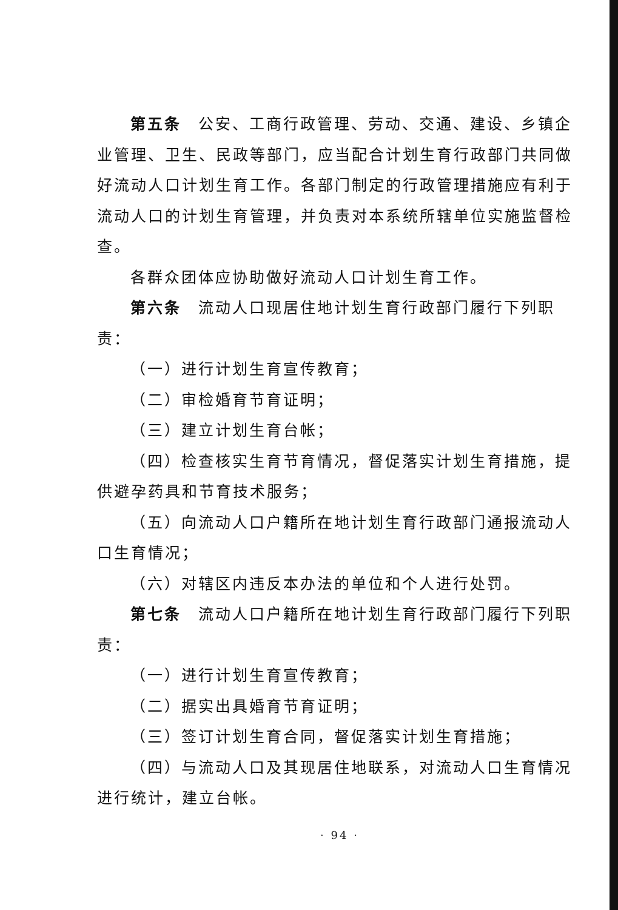第五条　公安、工商行政管理、劳动、交通、建设、乡镇企业管理、卫生、民政等部门，应当配合计划生育行政部门共同做好流动人口计划生育工作。各部门制定的行政管理措施应有利于流动人口的计划生育管理，并负责对本系统所辖单位实施监督检查。
各群众团体应协助做好流动人口计划生育工作。
第六条　流动人口现居住地计划生育行政部门履行下列职责：
（一）进行计划生育宣传教育；
（二）审检婚育节育证明；
（三）建立计划生育台帐；
（四）检查核实生育节育情况，督促落实计划生育措施，提供避孕药具和节育技术服务；
（五）向流动人口户籍所在地计划生育行政部门通报流动人口生育情况；
（六）对辖区内违反本办法的单位和个人进行处罚。
第七条　流动人口户籍所在地计划生育行政部门履行下列职责：
（一）进行计划生育宣传教育；
（二）据实出具婚育节育证明；
（三）签订计划生育合同，督促落实计划生育措施；
（四）与流动人口及其现居住地联系，对流动人口生育情况进行统计，建立台帐。
· 94 ·